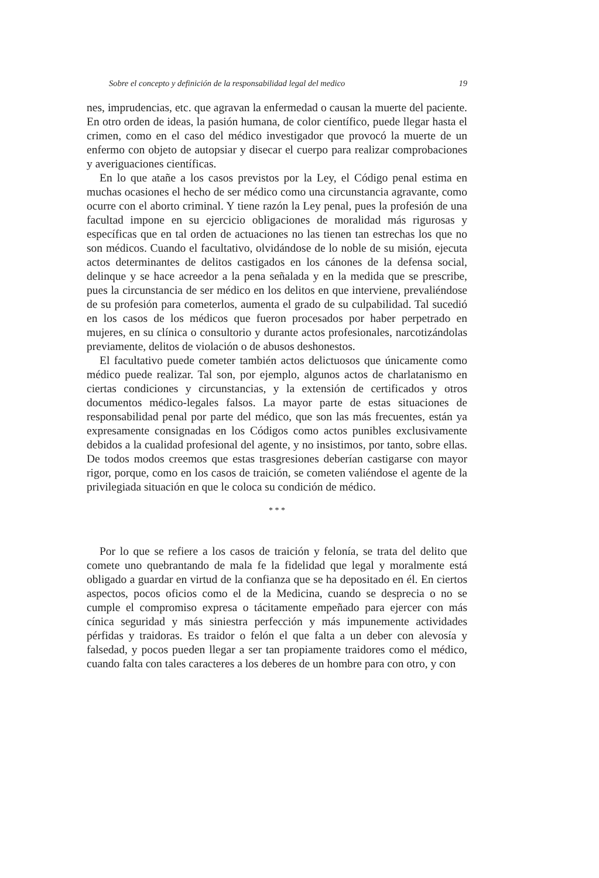Sobre el concepto y definición de la responsabilidad legal del medico 19
nes, imprudencias, etc. que agravan la enfermedad o causan la muerte del paciente. En otro orden de ideas, la pasión humana, de color científico, puede llegar hasta el crimen, como en el caso del médico investigador que provocó la muerte de un enfermo con objeto de autopsiar y disecar el cuerpo para realizar comprobaciones y averiguaciones científicas.
En lo que atañe a los casos previstos por la Ley, el Código penal estima en muchas ocasiones el hecho de ser médico como una circunstancia agravante, como ocurre con el aborto criminal. Y tiene razón la Ley penal, pues la profesión de una facultad impone en su ejercicio obligaciones de moralidad más rigurosas y específicas que en tal orden de actuaciones no las tienen tan estrechas los que no son médicos. Cuando el facultativo, olvidándose de lo noble de su misión, ejecuta actos determinantes de delitos castigados en los cánones de la defensa social, delinque y se hace acreedor a la pena señalada y en la medida que se prescribe, pues la circunstancia de ser médico en los delitos en que interviene, prevaliéndose de su profesión para cometerlos, aumenta el grado de su culpabilidad. Tal sucedió en los casos de los médicos que fueron procesados por haber perpetrado en mujeres, en su clínica o consultorio y durante actos profesionales, narcotizándolas previamente, delitos de violación o de abusos deshonestos.
El facultativo puede cometer también actos delictuosos que únicamente como médico puede realizar. Tal son, por ejemplo, algunos actos de charlatanismo en ciertas condiciones y circunstancias, y la extensión de certificados y otros documentos médico-legales falsos. La mayor parte de estas situaciones de responsabilidad penal por parte del médico, que son las más frecuentes, están ya expresamente consignadas en los Códigos como actos punibles exclusivamente debidos a la cualidad profesional del agente, y no insistimos, por tanto, sobre ellas. De todos modos creemos que estas trasgresiones deberían castigarse con mayor rigor, porque, como en los casos de traición, se cometen valiéndose el agente de la privilegiada situación en que le coloca su condición de médico.
* * *
Por lo que se refiere a los casos de traición y felonía, se trata del delito que comete uno quebrantando de mala fe la fidelidad que legal y moralmente está obligado a guardar en virtud de la confianza que se ha depositado en él. En ciertos aspectos, pocos oficios como el de la Medicina, cuando se desprecia o no se cumple el compromiso expresa o tácitamente empeñado para ejercer con más cínica seguridad y más siniestra perfección y más impunemente actividades pérfidas y traidoras. Es traidor o felón el que falta a un deber con alevosía y falsedad, y pocos pueden llegar a ser tan propiamente traidores como el médico, cuando falta con tales caracteres a los deberes de un hombre para con otro, y con